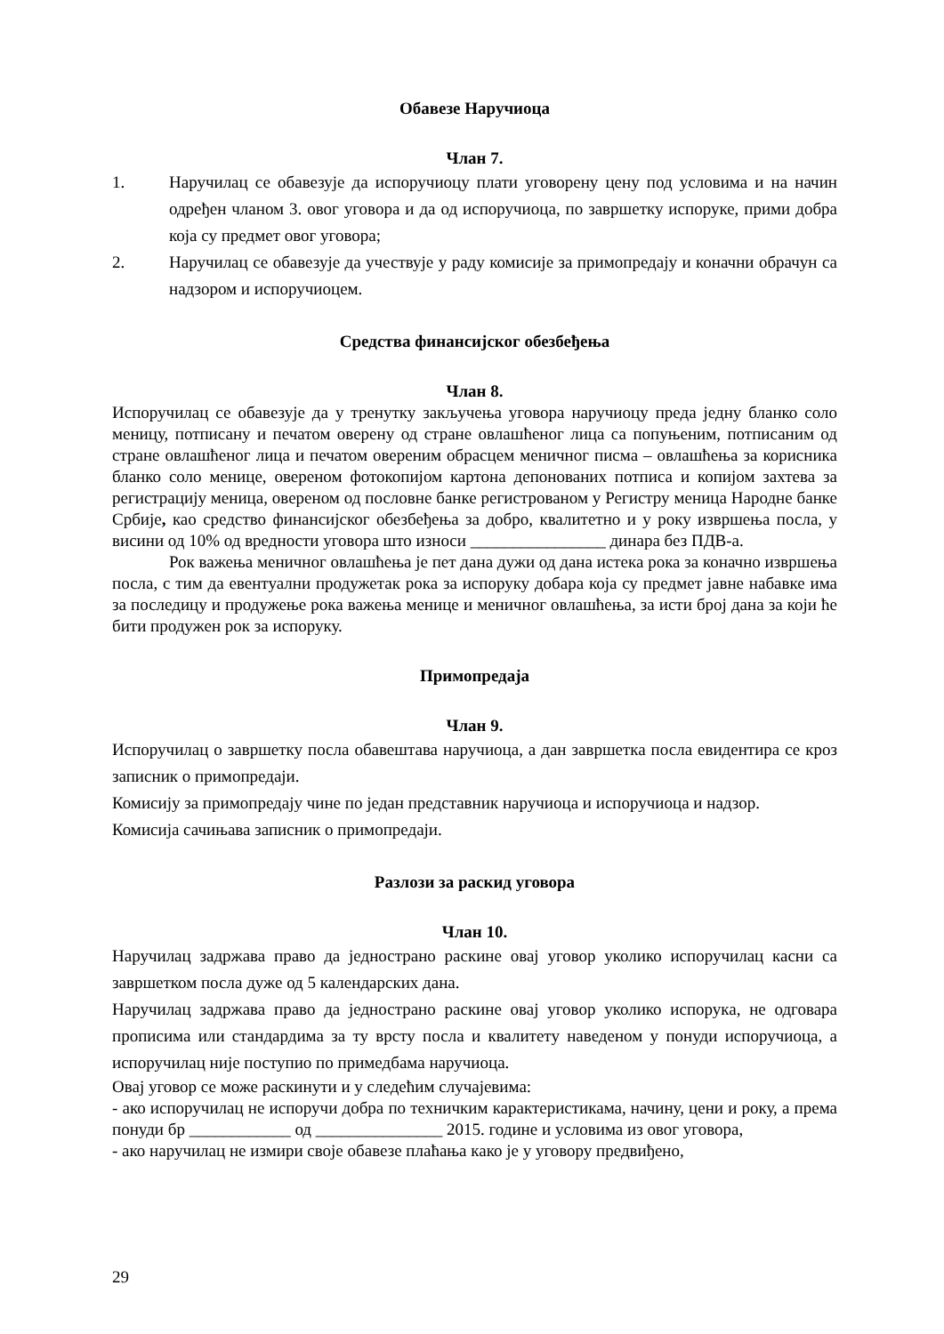Обавезе Наручиоца
Члан 7.
1. Наручилац се обавезује да испоручиоцу плати уговорену цену под условима и на начин одређен чланом 3. овог уговора и да од испоручиоца, по завршетку испоруке, прими добра која су предмет овог уговора;
2. Наручилац се обавезује да учествује у раду комисије за примопредају и коначни обрачун са надзором и испоручиоцем.
Средства финансијског обезбеђења
Члан 8.
Испоручилац се обавезује да у тренутку закључења уговора наручиоцу преда једну бланко соло меницу, потписану и печатом оверену од стране овлашћеног лица са попуњеним, потписаним од стране овлашћеног лица и печатом овереним обрасцем меничног писма – овлашћења за корисника бланко соло менице, овереном фотокопијом картона депонованих потписа и копијом захтева за регистрацију меница, овереном од пословне банке регистрованом у Регистру меница Народне банке Србије, као средство финансијског обезбеђења за добро, квалитетно и у року извршења посла, у висини од 10% од вредности уговора што износи ________________ динара без ПДВ-а.
Рок важења меничног овлашћења је пет дана дужи од дана истека рока за коначно извршења посла, с тим да евентуални продужетак рока за испоруку добара која су предмет јавне набавке има за последицу и продужење рока важења менице и меничног овлашћења, за исти број дана за који ће бити продужен рок за испоруку.
Примопредаја
Члан 9.
Испоручилац о завршетку посла обавештава наручиоца, а дан завршетка посла евидентира се кроз записник о примопредаји.
Комисију за примопредају чине по један представник наручиоца и испоручиоца и надзор.
Комисија сачињава записник о примопредаји.
Разлози за раскид уговора
Члан 10.
Наручилац задржава право да једнострано раскине овај уговор уколико испоручилац касни са завршетком посла дуже од 5 календарских дана.
Наручилац задржава право да једнострано раскине овај уговор уколико испорука, не одговара прописима или стандардима за ту врсту посла и квалитету наведеном у понуди испоручиоца, а испоручилац није поступио по примедбама наручиоца.
Овај уговор се може раскинути и у следећим случајевима:
- ако испоручилац не испоручи добра по техничким карактеристикама, начину, цени и року, а према понуди бр ____________ од _______________ 2015. године и условима из овог уговора,
- ако наручилац не измири своје обавезе плаћања како је у уговору предвиђено,
29